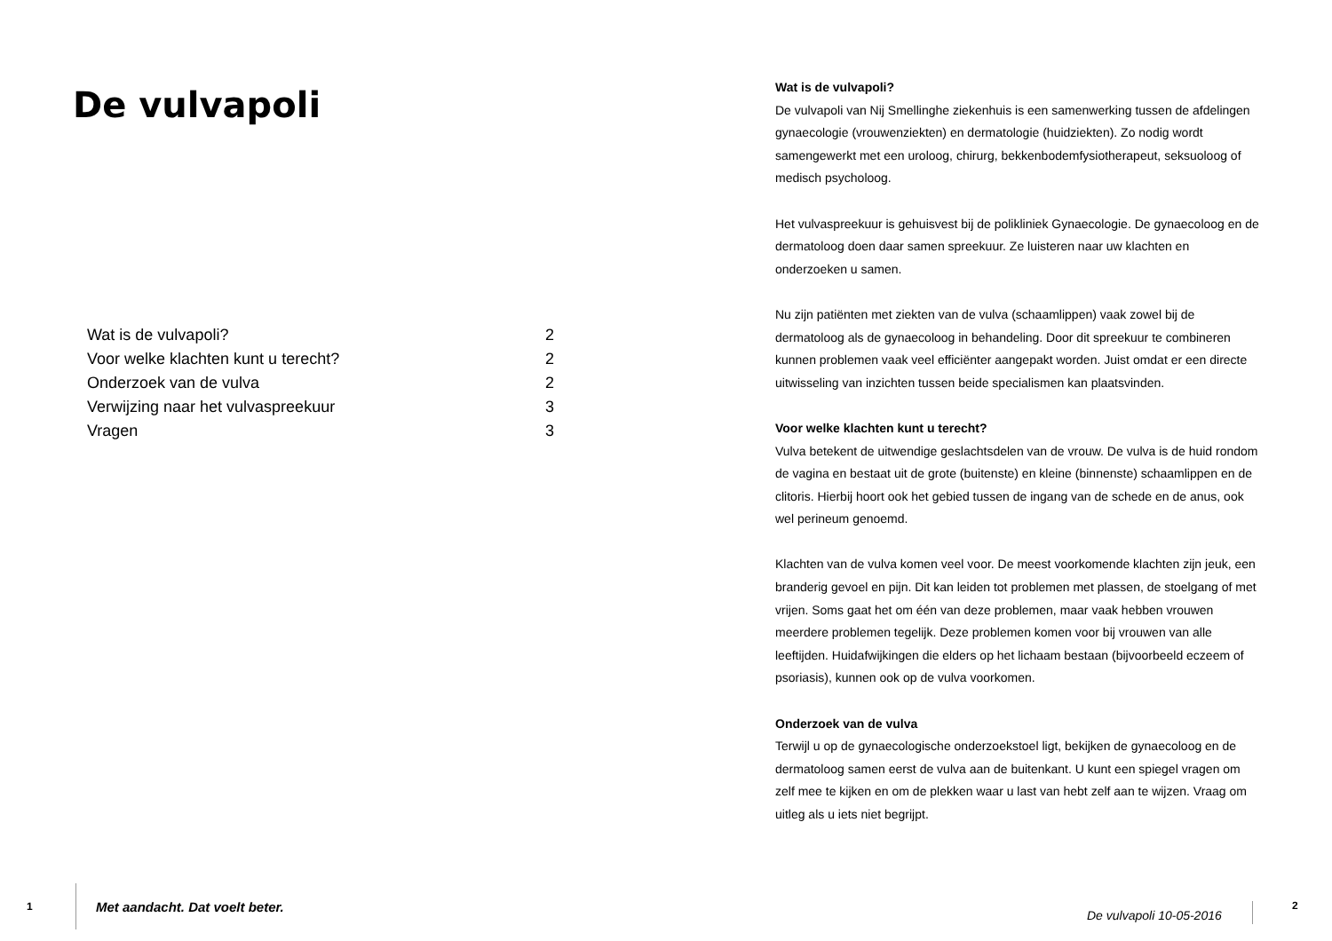De vulvapoli
| Wat is de vulvapoli? | 2 |
| Voor welke klachten kunt u terecht? | 2 |
| Onderzoek van de vulva | 2 |
| Verwijzing naar het vulvaspreekuur | 3 |
| Vragen | 3 |
1 Met aandacht. Dat voelt beter.
Wat is de vulvapoli?
De vulvapoli van Nij Smellinghe ziekenhuis is een samenwerking tussen de afdelingen gynaecologie (vrouwenziekten) en dermatologie (huidziekten). Zo nodig wordt samengewerkt met een uroloog, chirurg, bekkenbodemfysiotherapeut, seksuoloog of medisch psycholoog.
Het vulvaspreekuur is gehuisvest bij de polikliniek Gynaecologie. De gynaecoloog en de dermatoloog doen daar samen spreekuur. Ze luisteren naar uw klachten en onderzoeken u samen.
Nu zijn patiënten met ziekten van de vulva (schaamlippen) vaak zowel bij de dermatoloog als de gynaecoloog in behandeling. Door dit spreekuur te combineren kunnen problemen vaak veel efficiënter aangepakt worden. Juist omdat er een directe uitwisseling van inzichten tussen beide specialismen kan plaatsvinden.
Voor welke klachten kunt u terecht?
Vulva betekent de uitwendige geslachtsdelen van de vrouw. De vulva is de huid rondom de vagina en bestaat uit de grote (buitenste) en kleine (binnenste) schaamlippen en de clitoris. Hierbij hoort ook het gebied tussen de ingang van de schede en de anus, ook wel perineum genoemd.
Klachten van de vulva komen veel voor. De meest voorkomende klachten zijn jeuk, een branderig gevoel en pijn. Dit kan leiden tot problemen met plassen, de stoelgang of met vrijen. Soms gaat het om één van deze problemen, maar vaak hebben vrouwen meerdere problemen tegelijk. Deze problemen komen voor bij vrouwen van alle leeftijden. Huidafwijkingen die elders op het lichaam bestaan (bijvoorbeeld eczeem of psoriasis), kunnen ook op de vulva voorkomen.
Onderzoek van de vulva
Terwijl u op de gynaecologische onderzoekstoel ligt, bekijken de gynaecoloog en de dermatoloog samen eerst de vulva aan de buitenkant. U kunt een spiegel vragen om zelf mee te kijken en om de plekken waar u last van hebt zelf aan te wijzen. Vraag om uitleg als u iets niet begrijpt.
De vulvapoli 10-05-2016
2